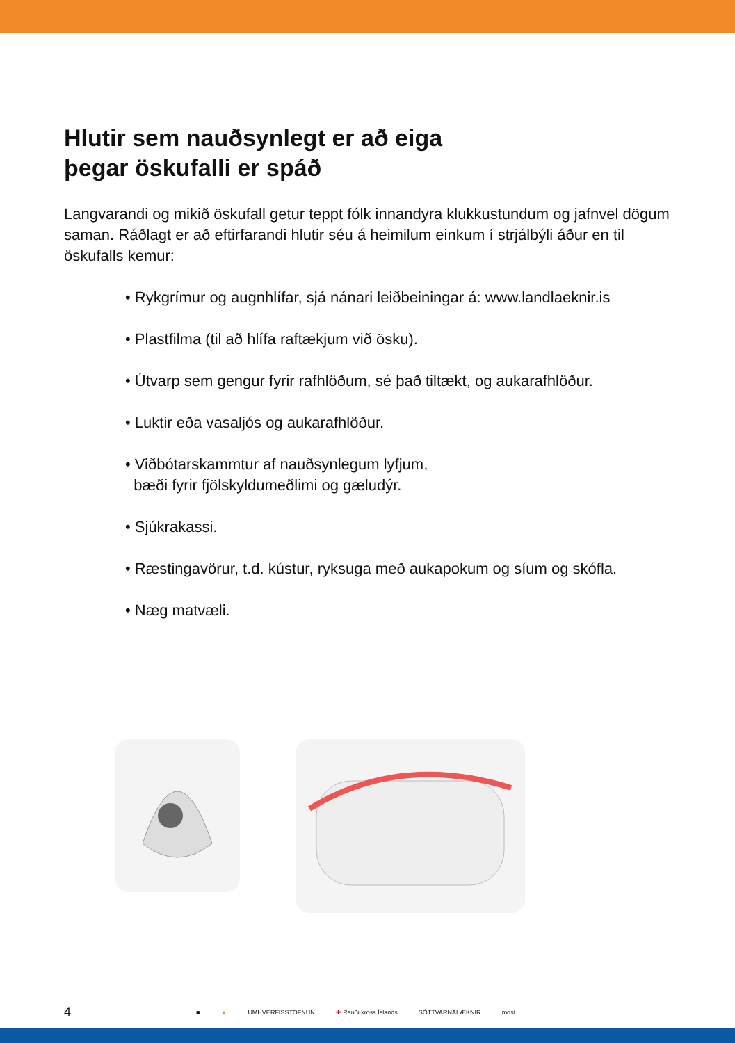Hlutir sem nauðsynlegt er að eiga
þegar öskufalli er spáð
Langvarandi og mikið öskufall getur teppt fólk innandyra klukkustundum og jafnvel dögum saman. Ráðlagt er að eftirfarandi hlutir séu á heimilum einkum í strjálbýli áður en til öskufalls kemur:
• Rykgrímur og augnhlífar, sjá nánari leiðbeiningar á: www.landlaeknir.is
• Plastfilma (til að hlífa raftækjum við ösku).
• Útvarp sem gengur fyrir rafhlöðum, sé það tiltækt, og aukarafhlöður.
• Luktir eða vasaljós og aukarafhlöður.
• Viðbótarskammtur af nauðsynlegum lyfjum,
bæði fyrir fjölskyldumeðlimi og gæludýr.
• Sjúkrakassi.
• Ræstingavörur, t.d. kústur, ryksuga með aukapokum og síum og skófla.
• Næg matvæli.
4 ■ ▲ UMHVERFISSTOFNUN ✚ Rauði kross Íslands SÓTTVARNALÆKNIR most